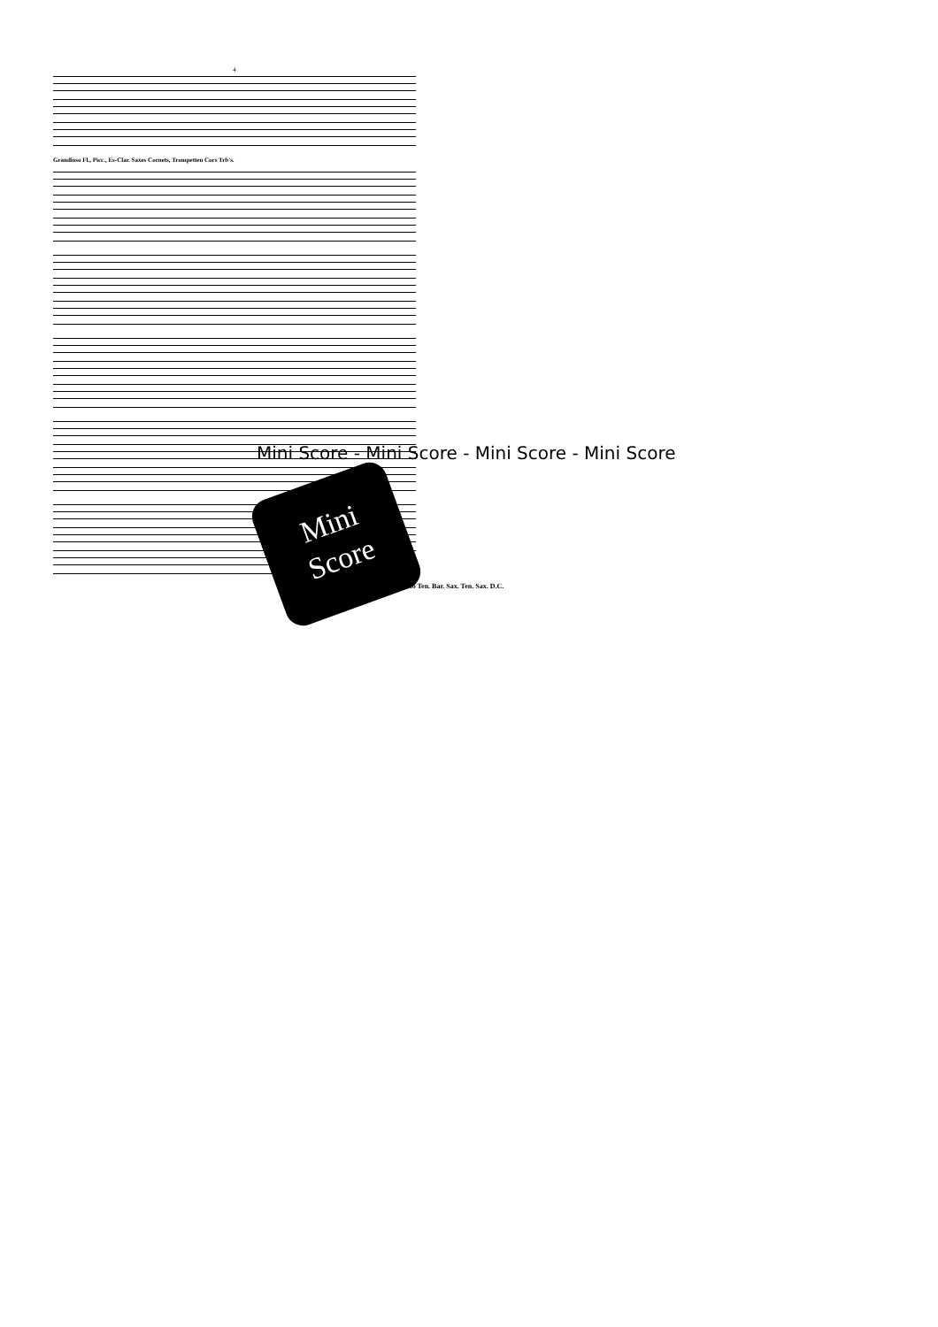4
Grandioso Fl., Picc., Es-Clar. Saxes Cornets, Trompetten Cors Trb's.
Mini Score - Mini Score - Mini Score - Mini Score
Mini
Score
Alto Ten. Bar. Sax. Ten. Sax. D.C.